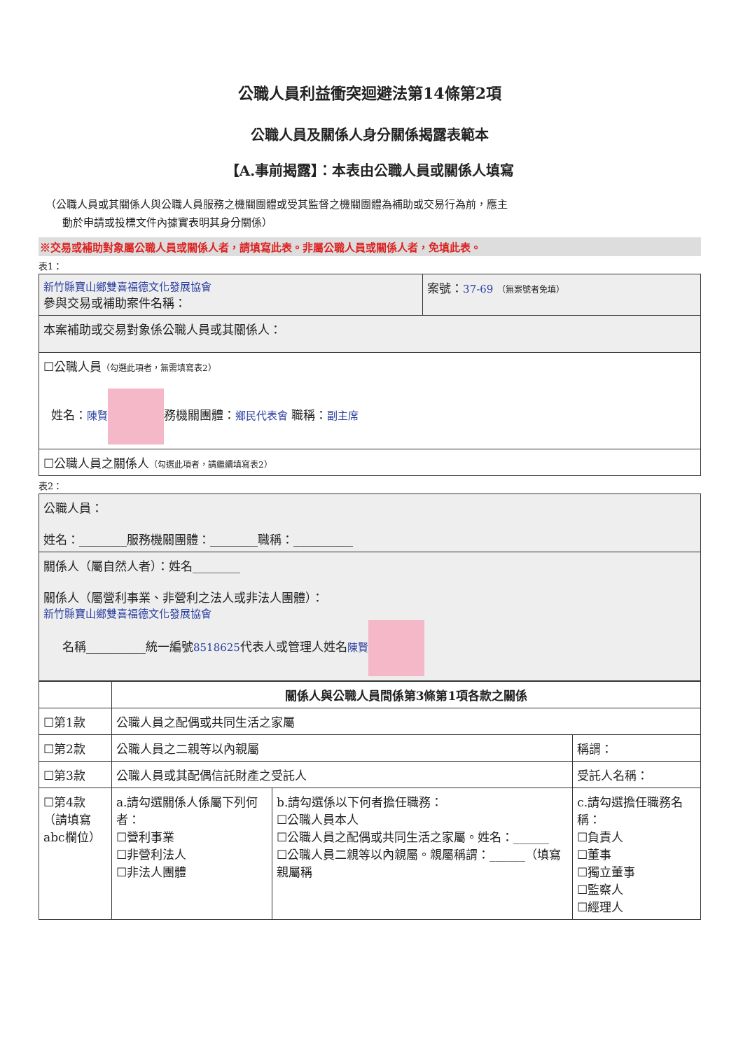公職人員利益衝突迴避法第14條第2項
公職人員及關係人身分關係揭露表範本
【A.事前揭露】：本表由公職人員或關係人填寫
（公職人員或其關係人與公職人員服務之機關團體或受其監督之機關團體為補助或交易行為前，應主
動於申請或投標文件內據實表明其身分關係）
※交易或補助對象屬公職人員或關係人者，請填寫此表。非屬公職人員或關係人者，免填此表。
表1：
| 新竹縣寶山鄉雙喜福德文化發展協會 參與交易或補助案件名稱： | 案號： 37-69 （無案號者免填） |
| 本案補助或交易對象係公職人員或其關係人： | |
| ☐公職人員 （勾選此項者，無需填寫表2） 姓名： 陳賢 務機關團體： 鄉民代表會 職稱： 副主席 | |
| ☐公職人員之關係人 （勾選此項者，請繼續填寫表2） | |
表2：
| 公職人員： 姓名：________服務機關團體：________職稱：__________ |
| 關係人（屬自然人者）：姓名________ 關係人（屬營利事業、非營利之法人或非法人團體）： 新竹縣寶山鄉雙喜福德文化發展協會 名稱__________統一編號 8518625 代表人或管理人姓名 陳賢 |
| | 關係人與公職人員間係第3條第1項各款之關係 | | |
| --- | --- | --- | --- |
| ☐第1款 | 公職人員之配偶或共同生活之家屬 | | |
| ☐第2款 | 公職人員之二親等以內親屬 | | 稱謂： |
| ☐第3款 | 公職人員或其配偶信託財產之受託人 | | 受託人名稱： |
| ☐第4款 （請填寫 abc欄位） | a.請勾選關係人係屬下列何者： ☐營利事業 ☐非營利法人 ☐非法人團體 | b.請勾選係以下何者擔任職務： ☐公職人員本人 ☐公職人員之配偶或共同生活之家屬。姓名：______ ☐公職人員二親等以內親屬。親屬稱謂：______（填寫親屬稱 | c.請勾選擔任職務名稱： ☐負責人 ☐董事 ☐獨立董事 ☐監察人 ☐經理人 |